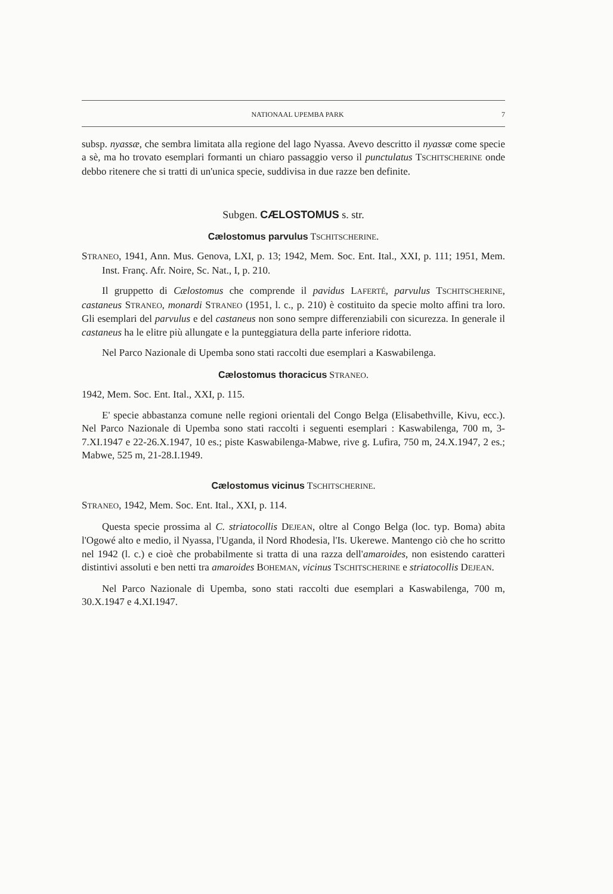NATIONAAL UPEMBA PARK 7
subsp. nyassæ, che sembra limitata alla regione del lago Nyassa. Avevo descritto il nyassæ come specie a sè, ma ho trovato esemplari formanti un chiaro passaggio verso il punctulatus TSCHITSCHERINE onde debbo ritenere che si tratti di un'unica specie, suddivisa in due razze ben definite.
Subgen. CÆLOSTOMUS s. str.
Cælostomus parvulus TSCHITSCHERINE.
STRANEO, 1941, Ann. Mus. Genova, LXI, p. 13; 1942, Mem. Soc. Ent. Ital., XXI, p. 111; 1951, Mem. Inst. Franç. Afr. Noire, Sc. Nat., I, p. 210.
Il gruppetto di Cælostomus che comprende il pavidus LAFERTÉ, parvulus TSCHITSCHERINE, castaneus STRANEO, monardi STRANEO (1951, l. c., p. 210) è costituito da specie molto affini tra loro. Gli esemplari del parvulus e del castaneus non sono sempre differenziabili con sicurezza. In generale il castaneus ha le elitre più allungate e la punteggiatura della parte inferiore ridotta.
Nel Parco Nazionale di Upemba sono stati raccolti due esemplari a Kaswabilenga.
Cælostomus thoracicus STRANEO.
1942, Mem. Soc. Ent. Ital., XXI, p. 115.
E' specie abbastanza comune nelle regioni orientali del Congo Belga (Elisabethville, Kivu, ecc.). Nel Parco Nazionale di Upemba sono stati raccolti i seguenti esemplari : Kaswabilenga, 700 m, 3-7.XI.1947 e 22-26.X.1947, 10 es.; piste Kaswabilenga-Mabwe, rive g. Lufira, 750 m, 24.X.1947, 2 es.; Mabwe, 525 m, 21-28.I.1949.
Cælostomus vicinus TSCHITSCHERINE.
STRANEO, 1942, Mem. Soc. Ent. Ital., XXI, p. 114.
Questa specie prossima al C. striatocollis DEJEAN, oltre al Congo Belga (loc. typ. Boma) abita l'Ogowé alto e medio, il Nyassa, l'Uganda, il Nord Rhodesia, l'Is. Ukerewe. Mantengo ciò che ho scritto nel 1942 (l. c.) e cioè che probabilmente si tratta di una razza dell'amaroides, non esistendo caratteri distintivi assoluti e ben netti tra amaroides BOHEMAN, vicinus TSCHITSCHERINE e striatocollis DEJEAN.
Nel Parco Nazionale di Upemba, sono stati raccolti due esemplari a Kaswabilenga, 700 m, 30.X.1947 e 4.XI.1947.